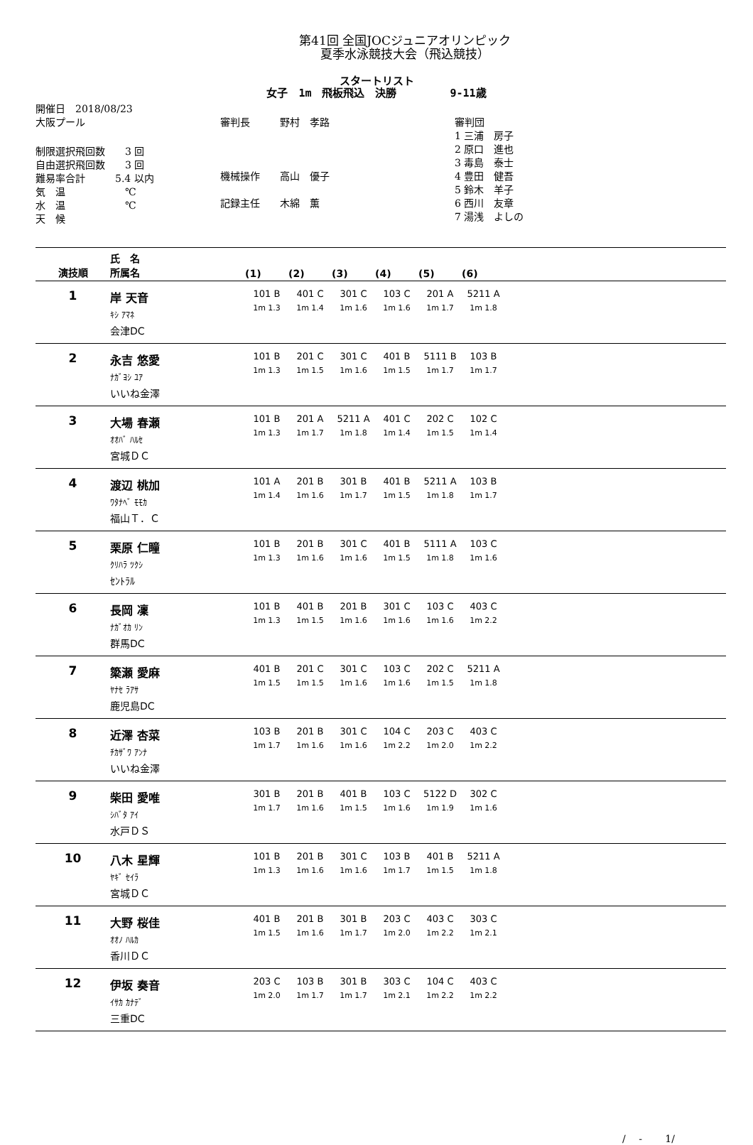第41回 全国JOCジュニアオリンピック
夏季水泳競技大会（飛込競技）
スタートリスト
女子　1m　飛板飛込　決勝　　　　　9-11歳
開催日　2018/08/23
大阪プール
制限選択飛回数　　3 回
自由選択飛回数　　3 回
難易率合計　　　5.4 以内
気　温　　　　　　℃
水　温　　　　　　℃
天　候
審判長　　　野村　孝路
機械操作　　高山　優子
記録主任　　木綿　薫
審判団
1 三浦　房子
2 原口　進也
3 毒島　泰士
4 豊田　健吾
5 鈴木　羊子
6 西川　友章
7 湯浅　よしの
| 演技順 | 氏 名 所属名 | (1) | (2) | (3) | (4) | (5) | (6) | |
| --- | --- | --- | --- | --- | --- | --- | --- | --- |
| 1 | 岸 天音 ｷｼ ｱﾏﾈ 会津DC | 101 B 1m 1.3 | 401 C 1m 1.4 | 301 C 1m 1.6 | 103 C 1m 1.6 | 201 A 1m 1.7 | 5211 A 1m 1.8 | |
| 2 | 永吉 悠愛 ﾅｶﾞﾖｼ ﾕｱ いいね金澤 | 101 B 1m 1.3 | 201 C 1m 1.5 | 301 C 1m 1.6 | 401 B 1m 1.5 | 5111 B 1m 1.7 | 103 B 1m 1.7 | |
| 3 | 大場 春瀬 ｵｵﾊﾞ ﾊﾙｾ 宮城ＤＣ | 101 B 1m 1.3 | 201 A 1m 1.7 | 5211 A 1m 1.8 | 401 C 1m 1.4 | 202 C 1m 1.5 | 102 C 1m 1.4 | |
| 4 | 渡辺 桃加 ﾜﾀﾅﾍﾞ ﾓﾓｶ 福山Ｔ．Ｃ | 101 A 1m 1.4 | 201 B 1m 1.6 | 301 B 1m 1.7 | 401 B 1m 1.5 | 5211 A 1m 1.8 | 103 B 1m 1.7 | |
| 5 | 栗原 仁瞳 ｸﾘﾊﾗ ﾂｸｼ ｾﾝﾄﾗﾙ | 101 B 1m 1.3 | 201 B 1m 1.6 | 301 C 1m 1.6 | 401 B 1m 1.5 | 5111 A 1m 1.8 | 103 C 1m 1.6 | |
| 6 | 長岡 凜 ﾅｶﾞｵｶ ﾘﾝ 群馬DC | 101 B 1m 1.3 | 401 B 1m 1.5 | 201 B 1m 1.6 | 301 C 1m 1.6 | 103 C 1m 1.6 | 403 C 1m 2.2 | |
| 7 | 簗瀬 愛麻 ﾔﾅｾ ﾗｱｻ 鹿児島DC | 401 B 1m 1.5 | 201 C 1m 1.5 | 301 C 1m 1.6 | 103 C 1m 1.6 | 202 C 1m 1.5 | 5211 A 1m 1.8 | |
| 8 | 近澤 杏菜 ﾁｶｻﾞﾜ ｱﾝﾅ いいね金澤 | 103 B 1m 1.7 | 201 B 1m 1.6 | 301 C 1m 1.6 | 104 C 1m 2.2 | 203 C 1m 2.0 | 403 C 1m 2.2 | |
| 9 | 柴田 愛唯 ｼﾊﾞﾀ ｱｲ 水戸ＤＳ | 301 B 1m 1.7 | 201 B 1m 1.6 | 401 B 1m 1.5 | 103 C 1m 1.6 | 5122 D 1m 1.9 | 302 C 1m 1.6 | |
| 10 | 八木 星輝 ﾔｷﾞ ｾｲﾗ 宮城ＤＣ | 101 B 1m 1.3 | 201 B 1m 1.6 | 301 C 1m 1.6 | 103 B 1m 1.7 | 401 B 1m 1.5 | 5211 A 1m 1.8 | |
| 11 | 大野 桜佳 ｵｵﾉ ﾊﾙｶ 香川ＤＣ | 401 B 1m 1.5 | 201 B 1m 1.6 | 301 B 1m 1.7 | 203 C 1m 2.0 | 403 C 1m 2.2 | 303 C 1m 2.1 | |
| 12 | 伊坂 奏音 ｲｻｶ ｶﾅﾃﾞ 三重DC | 203 C 1m 2.0 | 103 B 1m 1.7 | 301 B 1m 1.7 | 303 C 1m 2.1 | 104 C 1m 2.2 | 403 C 1m 2.2 | |
/　 -　　 1/